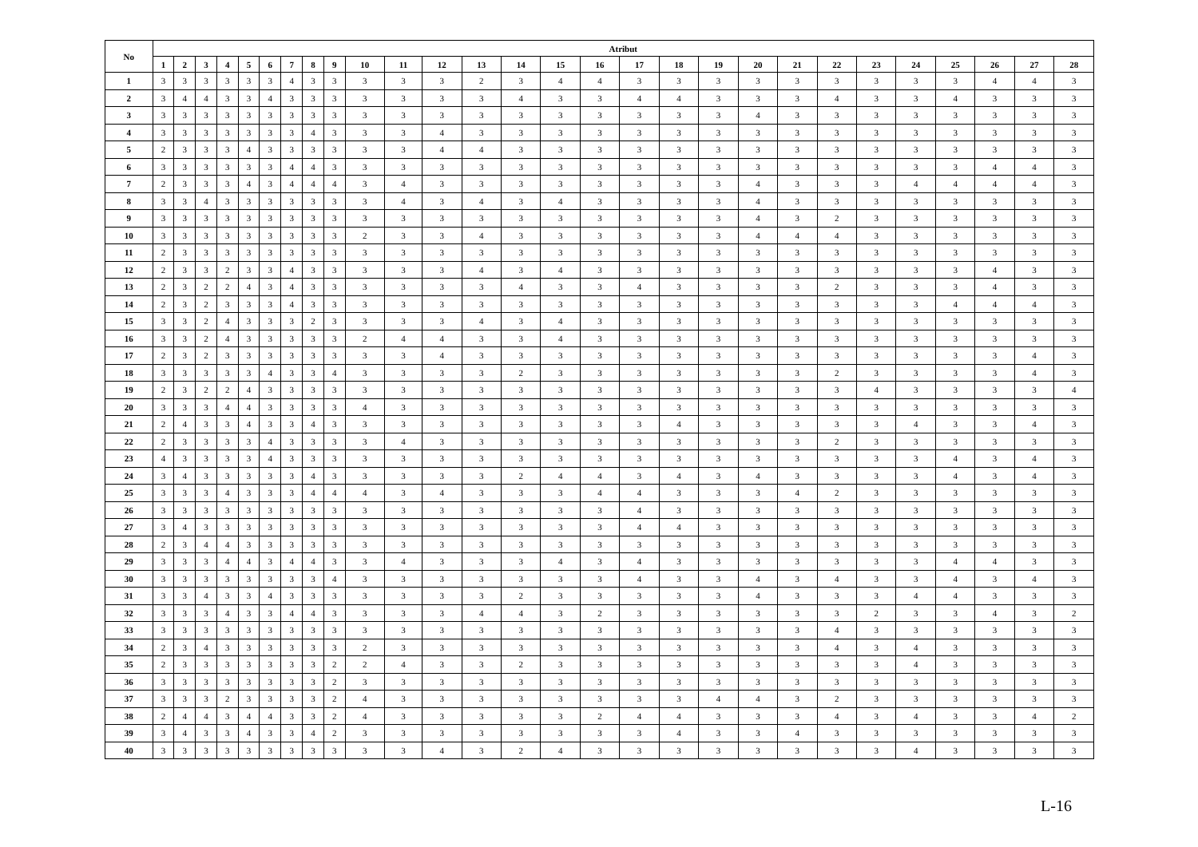| No | Atribut | | | | | | | | | | | | | | | | | | | | | | | | | | | |
| --- | --- | --- | --- | --- | --- | --- | --- | --- | --- | --- | --- | --- | --- | --- | --- | --- | --- | --- | --- | --- | --- | --- | --- | --- | --- | --- | --- | --- |
| | 1 | 2 | 3 | 4 | 5 | 6 | 7 | 8 | 9 | 10 | 11 | 12 | 13 | 14 | 15 | 16 | 17 | 18 | 19 | 20 | 21 | 22 | 23 | 24 | 25 | 26 | 27 | 28 |
| 1 | 3 | 3 | 3 | 3 | 3 | 3 | 4 | 3 | 3 | 3 | 3 | 3 | 2 | 3 | 4 | 4 | 3 | 3 | 3 | 3 | 3 | 3 | 3 | 3 | 3 | 4 | 4 | 3 |
| 2 | 3 | 4 | 4 | 3 | 3 | 4 | 3 | 3 | 3 | 3 | 3 | 3 | 3 | 4 | 3 | 3 | 4 | 4 | 3 | 3 | 3 | 4 | 3 | 3 | 4 | 3 | 3 | 3 |
| 3 | 3 | 3 | 3 | 3 | 3 | 3 | 3 | 3 | 3 | 3 | 3 | 3 | 3 | 3 | 3 | 3 | 3 | 3 | 3 | 4 | 3 | 3 | 3 | 3 | 3 | 3 | 3 | 3 |
| 4 | 3 | 3 | 3 | 3 | 3 | 3 | 3 | 4 | 3 | 3 | 3 | 4 | 3 | 3 | 3 | 3 | 3 | 3 | 3 | 3 | 3 | 3 | 3 | 3 | 3 | 3 | 3 | 3 |
| 5 | 2 | 3 | 3 | 3 | 4 | 3 | 3 | 3 | 3 | 3 | 3 | 4 | 4 | 3 | 3 | 3 | 3 | 3 | 3 | 3 | 3 | 3 | 3 | 3 | 3 | 3 | 3 | 3 |
| 6 | 3 | 3 | 3 | 3 | 3 | 3 | 4 | 4 | 3 | 3 | 3 | 3 | 3 | 3 | 3 | 3 | 3 | 3 | 3 | 3 | 3 | 3 | 3 | 3 | 3 | 4 | 4 | 3 |
| 7 | 2 | 3 | 3 | 3 | 4 | 3 | 4 | 4 | 4 | 3 | 4 | 3 | 3 | 3 | 3 | 3 | 3 | 3 | 3 | 4 | 3 | 3 | 3 | 4 | 4 | 4 | 4 | 3 |
| 8 | 3 | 3 | 4 | 3 | 3 | 3 | 3 | 3 | 3 | 3 | 4 | 3 | 4 | 3 | 4 | 3 | 3 | 3 | 3 | 4 | 3 | 3 | 3 | 3 | 3 | 3 | 3 | 3 |
| 9 | 3 | 3 | 3 | 3 | 3 | 3 | 3 | 3 | 3 | 3 | 3 | 3 | 3 | 3 | 3 | 3 | 3 | 3 | 3 | 4 | 3 | 2 | 3 | 3 | 3 | 3 | 3 | 3 |
| 10 | 3 | 3 | 3 | 3 | 3 | 3 | 3 | 3 | 3 | 2 | 3 | 3 | 4 | 3 | 3 | 3 | 3 | 3 | 3 | 4 | 4 | 4 | 3 | 3 | 3 | 3 | 3 | 3 |
| 11 | 2 | 3 | 3 | 3 | 3 | 3 | 3 | 3 | 3 | 3 | 3 | 3 | 3 | 3 | 3 | 3 | 3 | 3 | 3 | 3 | 3 | 3 | 3 | 3 | 3 | 3 | 3 | 3 |
| 12 | 2 | 3 | 3 | 2 | 3 | 3 | 4 | 3 | 3 | 3 | 3 | 3 | 4 | 3 | 4 | 3 | 3 | 3 | 3 | 3 | 3 | 3 | 3 | 3 | 3 | 4 | 3 | 3 |
| 13 | 2 | 3 | 2 | 2 | 4 | 3 | 4 | 3 | 3 | 3 | 3 | 3 | 3 | 4 | 3 | 3 | 4 | 3 | 3 | 3 | 3 | 2 | 3 | 3 | 3 | 4 | 3 | 3 |
| 14 | 2 | 3 | 2 | 3 | 3 | 3 | 4 | 3 | 3 | 3 | 3 | 3 | 3 | 3 | 3 | 3 | 3 | 3 | 3 | 3 | 3 | 3 | 3 | 3 | 4 | 4 | 4 | 3 |
| 15 | 3 | 3 | 2 | 4 | 3 | 3 | 3 | 2 | 3 | 3 | 3 | 3 | 4 | 3 | 4 | 3 | 3 | 3 | 3 | 3 | 3 | 3 | 3 | 3 | 3 | 3 | 3 | 3 |
| 16 | 3 | 3 | 2 | 4 | 3 | 3 | 3 | 3 | 3 | 2 | 4 | 4 | 3 | 3 | 4 | 3 | 3 | 3 | 3 | 3 | 3 | 3 | 3 | 3 | 3 | 3 | 3 | 3 |
| 17 | 2 | 3 | 2 | 3 | 3 | 3 | 3 | 3 | 3 | 3 | 3 | 4 | 3 | 3 | 3 | 3 | 3 | 3 | 3 | 3 | 3 | 3 | 3 | 3 | 3 | 3 | 4 | 3 |
| 18 | 3 | 3 | 3 | 3 | 3 | 4 | 3 | 3 | 4 | 3 | 3 | 3 | 3 | 2 | 3 | 3 | 3 | 3 | 3 | 3 | 3 | 2 | 3 | 3 | 3 | 3 | 4 | 3 |
| 19 | 2 | 3 | 2 | 2 | 4 | 3 | 3 | 3 | 3 | 3 | 3 | 3 | 3 | 3 | 3 | 3 | 3 | 3 | 3 | 3 | 3 | 3 | 4 | 3 | 3 | 3 | 3 | 4 |
| 20 | 3 | 3 | 3 | 4 | 4 | 3 | 3 | 3 | 3 | 4 | 3 | 3 | 3 | 3 | 3 | 3 | 3 | 3 | 3 | 3 | 3 | 3 | 3 | 3 | 3 | 3 | 3 | 3 |
| 21 | 2 | 4 | 3 | 3 | 4 | 3 | 3 | 4 | 3 | 3 | 3 | 3 | 3 | 3 | 3 | 3 | 3 | 4 | 3 | 3 | 3 | 3 | 3 | 4 | 3 | 3 | 4 | 3 |
| 22 | 2 | 3 | 3 | 3 | 3 | 4 | 3 | 3 | 3 | 3 | 4 | 3 | 3 | 3 | 3 | 3 | 3 | 3 | 3 | 3 | 3 | 2 | 3 | 3 | 3 | 3 | 3 | 3 |
| 23 | 4 | 3 | 3 | 3 | 3 | 4 | 3 | 3 | 3 | 3 | 3 | 3 | 3 | 3 | 3 | 3 | 3 | 3 | 3 | 3 | 3 | 3 | 3 | 3 | 4 | 3 | 4 | 3 |
| 24 | 3 | 4 | 3 | 3 | 3 | 3 | 3 | 4 | 3 | 3 | 3 | 3 | 3 | 2 | 4 | 4 | 3 | 4 | 3 | 4 | 3 | 3 | 3 | 3 | 4 | 3 | 4 | 3 |
| 25 | 3 | 3 | 3 | 4 | 3 | 3 | 3 | 4 | 4 | 4 | 3 | 4 | 3 | 3 | 3 | 4 | 4 | 3 | 3 | 3 | 4 | 2 | 3 | 3 | 3 | 3 | 3 | 3 |
| 26 | 3 | 3 | 3 | 3 | 3 | 3 | 3 | 3 | 3 | 3 | 3 | 3 | 3 | 3 | 3 | 3 | 4 | 3 | 3 | 3 | 3 | 3 | 3 | 3 | 3 | 3 | 3 | 3 |
| 27 | 3 | 4 | 3 | 3 | 3 | 3 | 3 | 3 | 3 | 3 | 3 | 3 | 3 | 3 | 3 | 3 | 4 | 4 | 3 | 3 | 3 | 3 | 3 | 3 | 3 | 3 | 3 | 3 |
| 28 | 2 | 3 | 4 | 4 | 3 | 3 | 3 | 3 | 3 | 3 | 3 | 3 | 3 | 3 | 3 | 3 | 3 | 3 | 3 | 3 | 3 | 3 | 3 | 3 | 3 | 3 | 3 | 3 |
| 29 | 3 | 3 | 3 | 4 | 4 | 3 | 4 | 4 | 3 | 3 | 4 | 3 | 3 | 3 | 4 | 3 | 4 | 3 | 3 | 3 | 3 | 3 | 3 | 3 | 4 | 4 | 3 | 3 |
| 30 | 3 | 3 | 3 | 3 | 3 | 3 | 3 | 3 | 4 | 3 | 3 | 3 | 3 | 3 | 3 | 3 | 4 | 3 | 3 | 4 | 3 | 4 | 3 | 3 | 4 | 3 | 4 | 3 |
| 31 | 3 | 3 | 4 | 3 | 3 | 4 | 3 | 3 | 3 | 3 | 3 | 3 | 3 | 2 | 3 | 3 | 3 | 3 | 3 | 4 | 3 | 3 | 3 | 4 | 4 | 3 | 3 | 3 |
| 32 | 3 | 3 | 3 | 4 | 3 | 3 | 4 | 4 | 3 | 3 | 3 | 3 | 4 | 4 | 3 | 2 | 3 | 3 | 3 | 3 | 3 | 3 | 2 | 3 | 3 | 4 | 3 | 2 |
| 33 | 3 | 3 | 3 | 3 | 3 | 3 | 3 | 3 | 3 | 3 | 3 | 3 | 3 | 3 | 3 | 3 | 3 | 3 | 3 | 3 | 3 | 4 | 3 | 3 | 3 | 3 | 3 | 3 |
| 34 | 2 | 3 | 4 | 3 | 3 | 3 | 3 | 3 | 3 | 2 | 3 | 3 | 3 | 3 | 3 | 3 | 3 | 3 | 3 | 3 | 3 | 4 | 3 | 4 | 3 | 3 | 3 | 3 |
| 35 | 2 | 3 | 3 | 3 | 3 | 3 | 3 | 3 | 2 | 2 | 4 | 3 | 3 | 2 | 3 | 3 | 3 | 3 | 3 | 3 | 3 | 3 | 3 | 4 | 3 | 3 | 3 | 3 |
| 36 | 3 | 3 | 3 | 3 | 3 | 3 | 3 | 3 | 2 | 3 | 3 | 3 | 3 | 3 | 3 | 3 | 3 | 3 | 3 | 3 | 3 | 3 | 3 | 3 | 3 | 3 | 3 | 3 |
| 37 | 3 | 3 | 3 | 2 | 3 | 3 | 3 | 3 | 2 | 4 | 3 | 3 | 3 | 3 | 3 | 3 | 3 | 3 | 4 | 4 | 3 | 2 | 3 | 3 | 3 | 3 | 3 | 3 |
| 38 | 2 | 4 | 4 | 3 | 4 | 4 | 3 | 3 | 2 | 4 | 3 | 3 | 3 | 3 | 3 | 2 | 4 | 4 | 3 | 3 | 3 | 4 | 3 | 4 | 3 | 3 | 4 | 2 |
| 39 | 3 | 4 | 3 | 3 | 4 | 3 | 3 | 4 | 2 | 3 | 3 | 3 | 3 | 3 | 3 | 3 | 3 | 4 | 3 | 3 | 4 | 3 | 3 | 3 | 3 | 3 | 3 | 3 |
| 40 | 3 | 3 | 3 | 3 | 3 | 3 | 3 | 3 | 3 | 3 | 3 | 4 | 3 | 2 | 4 | 3 | 3 | 3 | 3 | 3 | 3 | 3 | 3 | 4 | 3 | 3 | 3 | 3 |
L-16